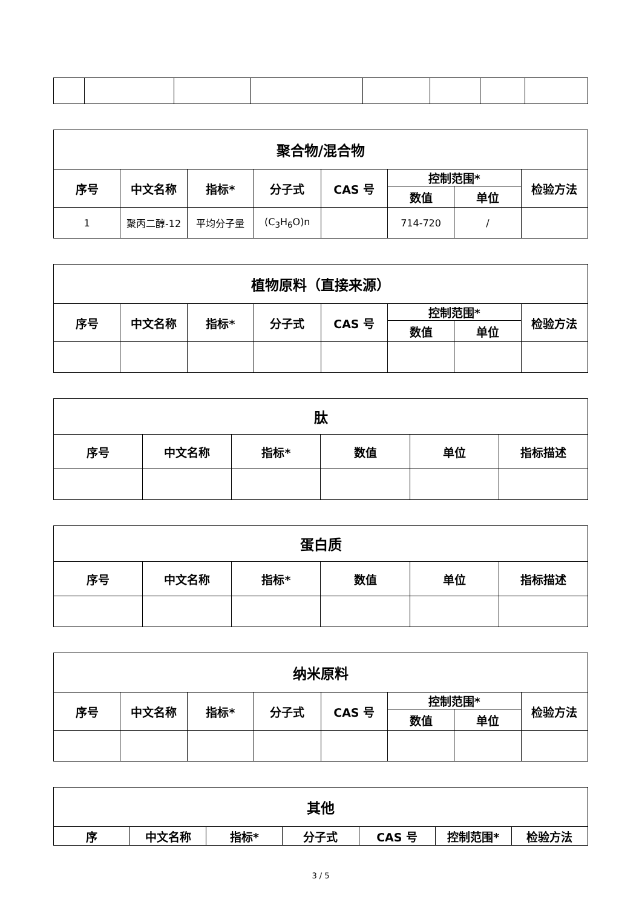| 聚合物/混合物 | | | | | | | |
| --- | --- | --- | --- | --- | --- | --- | --- |
| 序号 | 中文名称 | 指标* | 分子式 | CAS 号 | 控制范围* | | 检验方法 |
| | | | | | 数值 | 单位 | |
| 1 | 聚丙二醇-12 | 平均分子量 | (C<sub>3</sub>H<sub>6</sub>O)n | | 714-720 | / | |
| 植物原料（直接来源） | | | | | | | |
| --- | --- | --- | --- | --- | --- | --- | --- |
| 序号 | 中文名称 | 指标* | 分子式 | CAS 号 | 控制范围* | | 检验方法 |
| | | | | | 数值 | 单位 | |
| 肽 | | | | | |
| --- | --- | --- | --- | --- | --- |
| 序号 | 中文名称 | 指标* | 数值 | 单位 | 指标描述 |
| 蛋白质 | | | | | |
| --- | --- | --- | --- | --- | --- |
| 序号 | 中文名称 | 指标* | 数值 | 单位 | 指标描述 |
| 纳米原料 | | | | | | | |
| --- | --- | --- | --- | --- | --- | --- | --- |
| 序号 | 中文名称 | 指标* | 分子式 | CAS 号 | 控制范围* | | 检验方法 |
| | | | | | 数值 | 单位 | |
| 其他 | | | | | | |
| --- | --- | --- | --- | --- | --- | --- |
| 序 | 中文名称 | 指标* | 分子式 | CAS 号 | 控制范围* | 检验方法 |
3 / 5